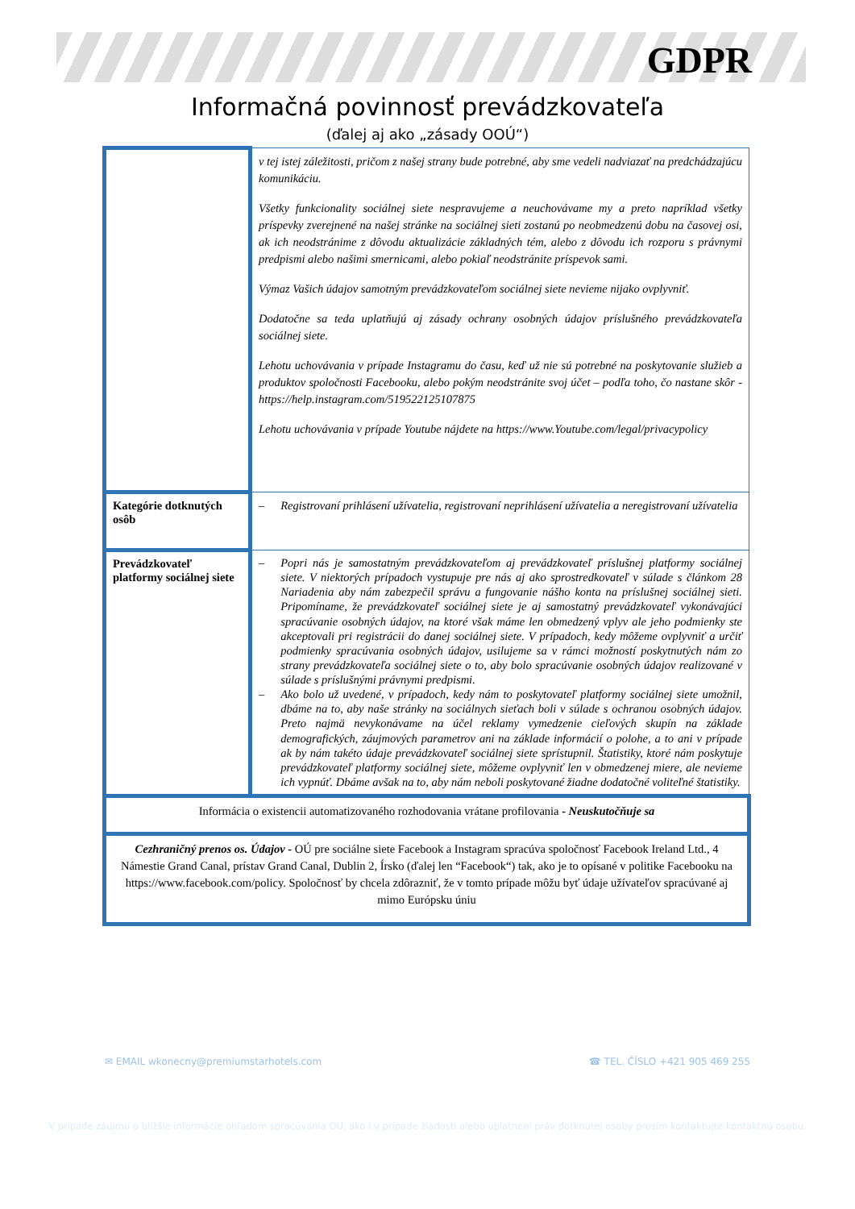GDPR
Informačná povinnosť prevádzkovateľa
(ďalej aj ako „zásady OOÚ“)
| | v tej istej záležitosti, pričom z našej strany bude potrebné, aby sme vedeli nadviazať na predchádzajúcu komunikáciu. Všetky funkcionality sociálnej siete nespravujeme a neuchovávame my a preto napríklad všetky príspevky zverejnené na našej stránke na sociálnej sieti zostanú po neobmedzenú dobu na časovej osi, ak ich neodstránime z dôvodu aktualizácie základných tém, alebo z dôvodu ich rozporu s právnymi predpismi alebo našimi smernicami, alebo pokiaľ neodstránite príspevok sami. Výmaz Vašich údajov samotným prevádzkovateľom sociálnej siete nevieme nijako ovplyvniť. Dodatočne sa teda uplatňujú aj zásady ochrany osobných údajov príslušného prevádzkovateľa sociálnej siete. Lehotu uchovávania v prípade Instagramu do času, keď už nie sú potrebné na poskytovanie služieb a produktov spoločnosti Facebooku, alebo pokým neodstránite svoj účet – podľa toho, čo nastane skôr - https://help.instagram.com/519522125107875 Lehotu uchovávania v prípade Youtube nájdete na https://www.Youtube.com/legal/privacypolicy |
| Kategórie dotknutých osôb | – Registrovaní prihlásení užívatelia, registrovaní neprihlásení užívatelia a neregistrovaní užívatelia |
| Prevádzkovateľ platformy sociálnej siete | – Popri nás je samostatným prevádzkovateľom aj prevádzkovateľ príslušnej platformy sociálnej siete. V niektorých prípadoch vystupuje pre nás aj ako sprostredkovateľ v súlade s článkom 28 Nariadenia aby nám zabezpečil správu a fungovanie nášho konta na príslušnej sociálnej sieti. Pripomíname, že prevádzkovateľ sociálnej siete je aj samostatný prevádzkovateľ vykonávajúci spracúvanie osobných údajov, na ktoré však máme len obmedzený vplyv ale jeho podmienky ste akceptovali pri registrácii do danej sociálnej siete. V prípadoch, kedy môžeme ovplyvniť a určiť podmienky spracúvania osobných údajov, usilujeme sa v rámci možností poskytnutých nám zo strany prevádzkovateľa sociálnej siete o to, aby bolo spracúvanie osobných údajov realizované v súlade s príslušnými právnymi predpismi. – Ako bolo už uvedené, v prípadoch, kedy nám to poskytovateľ platformy sociálnej siete umožnil, dbáme na to, aby naše stránky na sociálnych sieťach boli v súlade s ochranou osobných údajov. Preto najmä nevykonávame na účel reklamy vymedzenie cieľových skupín na základe demografických, záujmových parametrov ani na základe informácií o polohe, a to ani v prípade ak by nám takéto údaje prevádzkovateľ sociálnej siete sprístupnil. Štatistiky, ktoré nám poskytuje prevádzkovateľ platformy sociálnej siete, môžeme ovplyvniť len v obmedzenej miere, ale nevieme ich vypnúť. Dbáme avšak na to, aby nám neboli poskytované žiadne dodatočné voliteľné štatistiky. |
| Informácia o existencii automatizovaného rozhodovania vrátane profilovania - Neuskutočňuje sa | |
| Cezhraničný prenos os. Údajov - OÚ pre sociálne siete Facebook a Instagram spracúva spoločnosť Facebook Ireland Ltd., 4 Námestie Grand Canal, prístav Grand Canal, Dublin 2, Írsko (ďalej len “Facebook“) tak, ako je to opísané v politike Facebooku na https://www.facebook.com/policy. Spoločnosť by chcela zdôrazniť, že v tomto prípade môžu byť údaje užívateľov spracúvané aj mimo Európsku úniu | |
✉ EMAIL wkonecny@premiumstarhotels.com ☎ TEL. ČÍSLO +421 905 469 255
V prípade záujmu o bližšie informácie ohľadom spracúvania OÚ, ako i v prípade žiadostí alebo uplatnení práv dotknutej osoby prosím kontaktujte kontaktnú osobu.